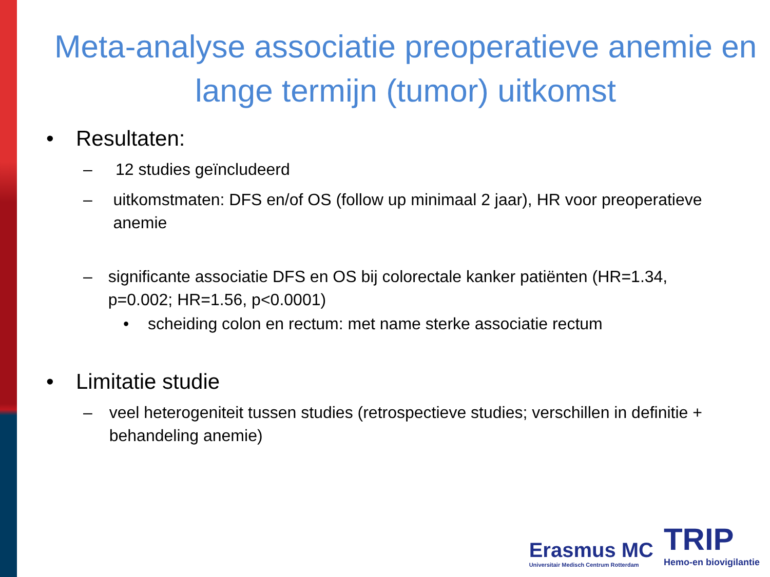Meta-analyse associatie preoperatieve anemie en lange termijn (tumor) uitkomst
• Resultaten:
– 12 studies geïncludeerd
– uitkomstmaten: DFS en/of OS (follow up minimaal 2 jaar), HR voor preoperatieve anemie
– significante associatie DFS en OS bij colorectale kanker patiënten (HR=1.34, p=0.002; HR=1.56, p<0.0001)
• scheiding colon en rectum: met name sterke associatie rectum
• Limitatie studie
– veel heterogeniteit tussen studies (retrospectieve studies; verschillen in definitie + behandeling anemie)
Erasmus MC
Universitair Medisch Centrum Rotterdam
TRIP
Hemo-en biovigilantie